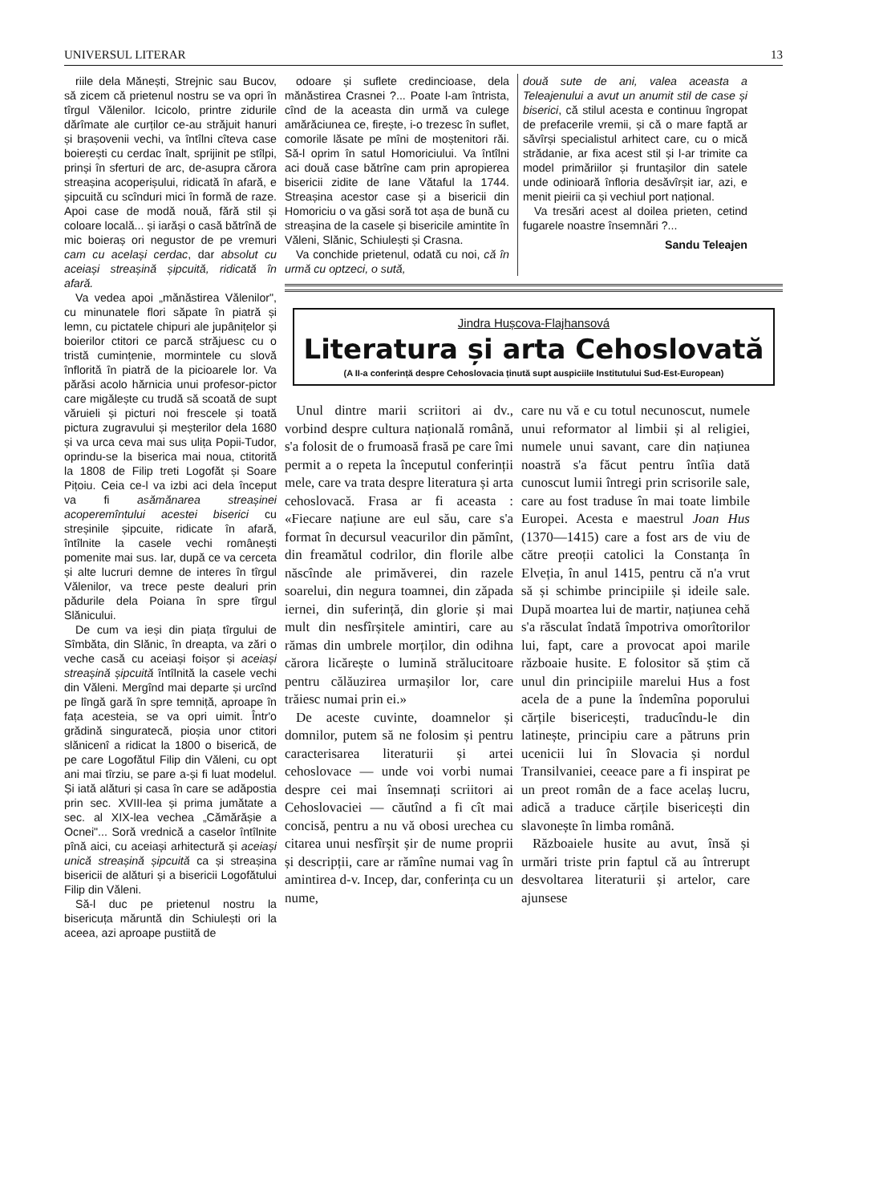UNIVERSUL LITERAR 13
riile dela Mănești, Strejnic sau Bucov, să zicem că prietenul nostru se va opri în tîrgul Vălenilor. Icicolo, printre zidurile dărîmate ale curților ce-au străjuit hanuri și brașovenii vechi, va întîlni cîteva case boierești cu cerdac înalt, sprijinit pe stîlpi, prinși în sferturi de arc, de-asupra cărora streașina acoperișului, ridicată în afară, e șipcuită cu scînduri mici în formă de raze. Apoi case de modă nouă, fără stil și coloare locală... și iarăși o casă bătrînă de mic boieraș ori negustor de pe vremuri cam cu același cerdac, dar absolut cu aceiași streașină șipcuită, ridicată în afară.
Va vedea apoi „mănăstirea Vălenilor", cu minunatele flori săpate în piatră și lemn, cu pictatele chipuri ale jupânițelor și boierilor ctitori ce parcă străjuesc cu o tristă cumințenie, mormintele cu slovă înflorită în piatră de la picioarele lor. Va părăsi acolo hărnicia unui profesor-pictor care migălește cu trudă să scoată de supt văruieli și picturi noi frescele și toată pictura zugravului și meșterilor dela 1680 și va urca ceva mai sus ulița Popii-Tudor, oprindu-se la biserica mai noua, ctitorită la 1808 de Filip treti Logofăt și Soare Pițoiu. Ceia ce-l va izbi aci dela început va fi asămănarea streașinei acoperemîntului acestei biserici cu streșinile șipcuite, ridicate în afară, întîlnite la casele vechi românești pomenite mai sus. Iar, după ce va cerceta și alte lucruri demne de interes în tîrgul Vălenilor, va trece peste dealuri prin pădurile dela Poiana în spre tîrgul Slănicului.
De cum va ieși din piața tîrgului de Sîmbăta, din Slănic, în dreapta, va zări o veche casă cu aceiași foișor și aceiași streașină șipcuită întîlnită la casele vechi din Văleni. Mergînd mai departe și urcînd pe lîngă gară în spre temniță, aproape în fața acesteia, se va opri uimit. Într'o grădină singuratecă, pioșia unor ctitori slănicenî a ridicat la 1800 o biserică, de pe care Logofătul Filip din Văleni, cu opt ani mai tîrziu, se pare a-și fi luat modelul. Și iată alături și casa în care se adăpostia prin sec. XVIII-lea și prima jumătate a sec. al XIX-lea vechea „Cămărășie a Ocnei"... Soră vrednică a caselor întîlnite pînă aici, cu aceiași arhitectură și aceiași unică streașină șipcuită ca și streașina bisericii de alături și a bisericii Logofătului Filip din Văleni.
Să-l duc pe prietenul nostru la bisericuța măruntă din Schiulești ori la aceea, azi aproape pustiită de
odoare și suflete credincioase, dela mănăstirea Crasnei ?... Poate l-am întrista, cînd de la aceasta din urmă va culege amărăciunea ce, firește, i-o trezesc în suflet, comorile lăsate pe mîni de moștenitori răi. Să-l oprim în satul Homoriciului. Va întîlni aci două case bătrîne cam prin apropierea bisericii zidite de Iane Vătaful la 1744. Streașina acestor case și a bisericii din Homoriciu o va găsi soră tot așa de bună cu streașina de la casele și bisericile amintite în Văleni, Slănic, Schiulești și Crasna.
Va conchide prietenul, odată cu noi, că în urmă cu optzeci, o sută,
două sute de ani, valea aceasta a Teleajenului a avut un anumit stil de case și biserici, că stilul acesta e continuu îngropat de prefacerile vremii, și că o mare faptă ar săvîrși specialistul arhitect care, cu o mică strădanie, ar fixa acest stil și l-ar trimite ca model primăriilor și fruntașilor din satele unde odinioară înfloria desăvîrșit iar, azi, e menit pieirii ca și vechiul port național.
Va tresări acest al doilea prieten, cetind fugarele noastre însemnări ?...
Sandu Teleajen
Jindra Hușcova-Flajhansová
Literatura și arta Cehoslovată
(A II-a conferință despre Cehoslovacia ținută supt auspiciile Institutului Sud-Est-European)
Unul dintre marii scriitori ai dv., vorbind despre cultura națională română, s'a folosit de o frumoasă frasă pe care îmi permit a o repeta la începutul conferinții mele, care va trata despre literatura și arta cehoslovacă. Frasa ar fi aceasta : «Fiecare națiune are eul său, care s'a format în decursul veacurilor din pămînt, din freamătul codrilor, din florile albe născînde ale primăverei, din razele soarelui, din negura toamnei, din zăpada iernei, din suferință, din glorie și mai mult din nesfîrșitele amintiri, care au rămas din umbrele morților, din odihna cărora licărește o lumină strălucitoare pentru călăuzirea urmașilor lor, care trăiesc numai prin ei.»
De aceste cuvinte, doamnelor și domnilor, putem să ne folosim și pentru caracterisarea literaturii și artei cehoslovace — unde voi vorbi numai despre cei mai însemnați scriitori ai Cehoslovaciei — căutînd a fi cît mai concisă, pentru a nu vă obosi urechea cu citarea unui nesfîrșit șir de nume proprii și descripții, care ar rămîne numai vag în amintirea d-v. Incep, dar, conferința cu un nume,
care nu vă e cu totul necunoscut, numele unui reformator al limbii și al religiei, numele unui savant, care din națiunea noastră s'a făcut pentru întîia dată cunoscut lumii întregi prin scrisorile sale, care au fost traduse în mai toate limbile Europei. Acesta e maestrul Joan Hus (1370—1415) care a fost ars de viu de către preoții catolici la Constanța în Elveția, în anul 1415, pentru că n'a vrut să și schimbe principiile și ideile sale. După moartea lui de martir, națiunea cehă s'a răsculat îndată împotriva omorîtorilor lui, fapt, care a provocat apoi marile războaie husite. E folositor să știm că unul din principiile marelui Hus a fost acela de a pune la îndemîna poporului cărțile bisericești, traducîndu-le din latinește, principiu care a pătruns prin ucenicii lui în Slovacia și nordul Transilvaniei, ceeace pare a fi inspirat pe un preot român de a face acelaș lucru, adică a traduce cărțile bisericești din slavonește în limba română.
Războaiele husite au avut, însă și urmări triste prin faptul că au întrerupt desvoltarea literaturii și artelor, care ajunsese